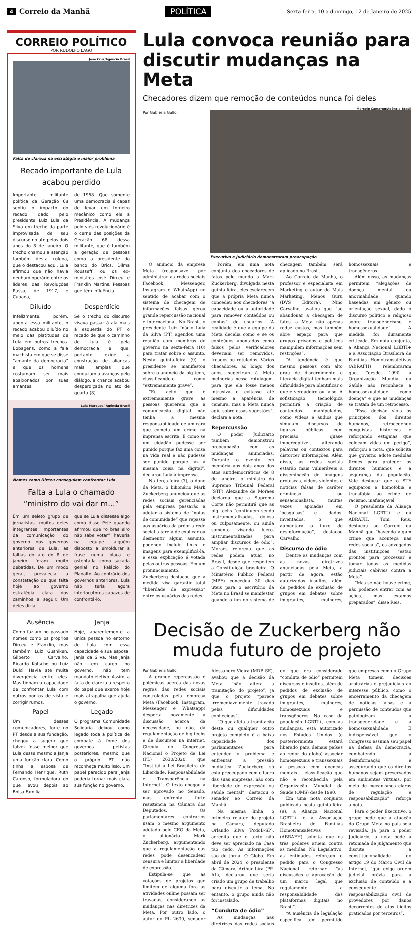4 Correio da Manhã POLÍTICA Sexta-feira, 10 a domingo, 12 de Janeiro de 2025
CORREIO POLÍTICO
POR RUDOLFO LAGO
Jose Cruz/Agência Brasil
Falta de clareza na estratégia é maior problema
Recado importante de Lula acabou perdido
Importante militante política da Geração 68 sentiu o impacto do recado dado pelo presidente Luiz Lula da Silva em trecho da parte improvisada de seu discurso no ato pelos dois anos do 8 de janeiro. O trecho chamou a atenção também desta coluna, que o destacou aqui. Lula afirmou que não havia nenhum operário entre os líderes das Revoluções Russa, de 1917, e Cubana,
de 1958. Que somente uma democracia é capaz de levar um torneiro mecânico como ele à Presidência. A mudança pelo viés revolucionário é o cerne das posições da Geração 68 dessa militante, que é também a geração de pessoas como a presidente do banco do Brics, Dilma Rousseff, ou os ex-ministros José Dirceu e Franklin Martins. Pessoas que têm influência.
Diluído
Infelizmente, porém, aponta essa militante, o recado acabou diluído no meio das platitudes de Lula em outros trechos. Bobagens, como a fala machista em que se disse “amante da democracia” e que os homens costumam ser mais apaixonados por suas amantes.
Desperdício
Se o trecho do discurso visava passar à ala mais à esquerda do PT o recado de que o caminho de Lula é pela democracia e que, portanto, exige a construção de alianças mais amplas que conduzam a avanços pelo diálogo, a chance acabou desperdiçada no ato de quarta (8).
Lula Marques/ Agência Brasil
Nomes como Dirceu conseguiam confrontar Lula
Falta a Lula o chamado “ministro do vai dar m...”
Em um seleto grupo de jornalistas, muitos deles integrantes importantes da comunicação do governo nos governos anteriores de Lula, as falhas do ato do 8 de janeiro foram muito debatidas. De um modo geral, prevalecia a constatação de que falta hoje ao governo estratégia clara dos caminhos a seguir. Um deles dizia
que se Lula dissesse algo como disse Pelé quando afirmou que “o brasileiro não sabe votar”, haveria na equipe alguém disposto a emoldurar a frase numa placa e ostentá-la como sacada genial no Palácio do Planalto. Ao contrário dos governos anteriores, Lula não teria agora interlocutores capazes de confrontá-lo.
Ausência
Como faziam no passado nomes como os próprios Dirceu e Franklin, mas também Luiz Gushiken, Gilberto Carvalho, Ricardo Kotscho ou Luiz Dulci. Havia até muita divergência entre eles. Mas tinham a capacidade de confrontar Lula com outros pontos de vista e corrigir rumos.
Janja
Hoje, aparentemente a única pessoa no entorno de Lula com essa capacidade é sua esposa, Janja da Silva. Mas Janja não tem cargo no governo, não tem mandato eletivo. Assim, a falta de clareza a respeito do papel que exerce hoje mais atrapalha que ajuda o governo.
Papel
Um desses comunicadores, forte no PT desde a sua fundação, chegou a sugerir que talvez fosse melhor que Lula desse mesmo a Janja uma função clara. Como tinha a esposa de Fernando Henrique, Ruth Cardoso, formuladora do que levou depois ao Bolsa Família.
Legado
O programa Comunidade Solidária deixou como legado toda a política de combate à fome dos governos petistas posteriores, mesmo que o próprio PT não reconheça muito isso. Um papel parecido para Janja poderia tornar mais clara sua função no governo.
Lula convoca reunião para discutir mudanças na Meta
Checadores dizem que remoção de conteúdos nunca foi deles
Marcelo Camargo/Agência Brasil
Por Gabriela Gallo
Executivo e Judiciário demonstraram preocupação
O anúncio da empresa Meta (responsável por administrar as redes sociais Facebook, Messenger, Instagram e WhatsApp) no sentido de acabar com o sistema de checagem de informações falsas gerou grande repercussão nacional e internacional. No Brasil, o presidente Luiz Inácio Lula da Silva (PT) agendou uma reunião com membros do governo na sexta-feira (10) para tratar sobre o assunto. Nesta quinta-feira (9), o presidente se manifestou sobre o anúncio da big tech, classificando-o como “extremamente grave”.
“Eu acho que é extremamente grave as pessoas quererem que a comunicação digital não tenha a mesma responsabilidade de um cara que cometa um crime na imprensa escrita. É como se um cidadão pudesse ser punido porque faz uma coisa na vida real e não pudesse ser punido porque faz a mesma coisa na digital”, declarou Lula à imprensa.
Na terça-feira (7), o dono da Meta, o bilionário Mark Zuckerberg anunciou que as redes sociais gerenciadas pela empresa passarão a adotar o sistema de “notas de comunidade” que repassa aos usuários da própria rede social a tarefa de explicar ou desmentir algum assunto, podendo incluir links e imagens para exemplificá-la, e essa explicação é votada pelas outras pessoas. Em um pronunciamento, Zuckerberg destacou que a medida visa garantir total “liberdade de expressão” entre os usuários das redes.
Porém, em uma nota conjunta dos checadores de fatos pelo mundo a Mark Zuckerberg, divulgada nesta quinta-feira, eles esclarecem que a própria Meta nunca concedeu aos checadores “a capacidade ou a autoridade para remover conteúdos ou contas” de usuários. “A realidade é que a equipe da Meta decidia como e se os conteúdos apontados como falsos pelos verificadores deveriam ser removidos, freados ou rotulados. Vários checadores, ao longo dos anos, sugeriram à Meta melhorias nessa rotulagem, para que ela fosse menos intrusiva e evitasse até mesmo a aparência de censura, mas a Meta nunca agiu sobre essas sugestões”, declara a nota.
Repercussão
O poder Judiciário também demonstrou preocupação com as mudanças anunciadas. Durante o evento em memória aos dois anos dos atos antidemocráticos de 8 de janeiro, o ministro do Supremo Tribunal Federal (STF) Alexandre de Moraes declarou que a Suprema Corte não permitirá que as big techs “continuem sendo instrumentalizadas, dolosa ou culposamente, ou ainda somente visando lucro, instrumentalizadas para ampliar discursos de ódio”. Moraes reforçou que as redes podem atuar no Brasil, desde que respeitem a Constituição brasileira. O Ministério Público Federal (MPF) concedeu 30 dias úteis para o escritório da Meta no Brasil se manifestar quando o fim do sistema de checagem também será aplicado no Brasil.
Ao Correio da Manhã, o professor e especialista em Marketing e autor de Mais Marketing, Menos Guru (DVS Editora), Nino Carvalho, avaliou que “ao abandonar a checagem de fatos, a Meta não apenas reduz custos, mas também abre espaço para que grupos privados e políticos manipulem informações sem restrições”.
“A tendência é que mesmo pessoas com alto grau de discernimento e literacia digital tenham mais dificuldade para identificar o que é verdadeiro ou falso. A sofisticação tecnológica permitirá a criação de conteúdos manipulados, como vídeos e áudios que simulam discursos de figuras públicas com precisão quase imperceptível, alterando palavras ou contextos para distorcer informações. Além disso, as redes sociais estarão mais vulneráveis à disseminação de imagens grotescas, vídeos violentos e notícias falsas de caráter criminoso ou sensacionalista, muitas vezes apoiadas em ‘pesquisas’ e ‘dados’ inventados, o que aumentará o fluxo de desinformação”, destacou Carvalho.
Discurso de ódio
Dentre as mudanças com as novas diretrizes anunciadas pela Meta, a partir de agora, estão autorizados insultos, além de pedidos de exclusão de grupos em debates sobre imigrantes, mulheres, homossexuais e transgêneros.
Além disso, as mudanças permitem “alegações de doença mental ou anormalidade quando baseadas em gênero ou orientação sexual, dado o discurso político e religioso sobre transgenerismo e homossexualidade”. A medida foi duramente criticada. Em nota conjunta, a Aliança Nacional LGBTI+ e a Associação Brasileira de Famílias Homotransafetivas (ABRAFH) relembraram que, “desde 1990, a Organização Mundial da Saúde não reconhece a homossexualidade como doença” e que as mudanças se tratam de um retrocesso.
“Essa decisão viola os princípios dos direitos humanos, retrocedendo conquistas históricas e reforçando estigmas que colocam vidas em perigo”, reforçou a nota, que solicita que governo adote medidas firmes para proteger os direitos humanos e a segurança da população. Vale destacar que o STF equiparou a homofobia e transfobia ao crime de racismo, inafiançável.
O presidente da Aliança Nacional LGBTI+ e da ABRAFH, Toni Reis, destacou ao Correio da Manhã que “havendo algum crime que aconteça nas redes sociais”, os advogados das instituições “estão prontos para processar e tomar todas as medidas judiciais cabíveis contra a Meta”.
“Mas se não houve crime, não podemos entrar com as ações, mas estamos preparados”, disse Reis.
Decisão de Zuckerberg não muda futuro de projeto
Por Gabriela Gallo
A grande repercussão e polêmicas acerca das novas regras das redes sociais controladas pela empresa Meta (Facebook, Instagram, Messenger e Whatsapp) desperta novamente a discussão acerca da necessidade, ou não, da regulamentação de big techs e de discursos na internet. Circula no Congresso Nacional o Projeto de Lei (PL) 2630/2020, que “Institui a Lei Brasileira de Liberdade, Responsabilidade e Transparência na Internet”. O texto chegou a ser aprovado no Senado, mas enfrenta forte resistência na Câmara dos Deputados. Os parlamentares contrários usam o mesmo argumento adotado pelo CEO da Meta, o bilionário Mark Zuckerberg, argumentando que a regulamentação das redes pode desencadear censura e limitar a liberdade de expressão.
Estipula-se que as votações de projetos que limitem de alguma fora as atividades online possam ser travadas, considerando as mudanças nas diretrizes da Meta. Por outro lado, o autor do PL 2630, senador Alessandro Vieira (MDB-SE), avaliou que a decisão da Meta “não altera a tramitação do projeto”, já que o projeto “parece irremediavelmente travado pelas dificuldades conhecidas”.
“O que afeta a tramitação deste ou qualquer outro projeto completo é a baixa capacidade dos parlamentares para entender o problema e enfrentar a pressão midiática. Zuckerberg só está preocupado com o lucro das suas empresas, não com liberdade de expressão ou saúde mental”, destacou o senador ao Correio da Manhã.
Na mesma linha, o primeiro relator do projeto na Câmara, deputado Orlando Silva (PcdoB-SP), acredita que o texto não deve ser apreciado na Casa tão cedo. As informações são do jornal O Globo. Em abril de 2024, o presidente da Câmara, Arthur Lira (PP-AL), declarou que seria criado um grupo de trabalho para discutir o tema. No entanto, o grupo ainda não foi instalado.
“Conduta de ódio”
As mudanças nas diretrizes das redes sociais do que era considerado “conduta de ódio” permitem discursos e insultos, além de pedidos de exclusão de grupos em debates sobre imigrantes, mulheres, homossexuais e transgêneros. No caso da população LGBTI+, com as mudanças, está autorizado nos Estados Unidos (e posteriormente estará liberado para demais países ao redor do globo) associar homossexuais e transsexuais a pessoas com doenças mentais – classificação que não é reconhecida pela Organização Mundial da Saúde (OMS) desde 1990.
Em uma nota conjunta publicada nesta quinta-feira (9), a Aliança Nacional LGBTI+ e a Associação Brasileira de Famílias Homotransafetivas (ABRAFH) solicita que os três poderes atuem contra as medidas. No Legislativo, as entidades reforçam o pedido para o Congresso Nacional retornar “as discussões e aprovação de um marco legal que regulamente a responsabilidade das plataformas digitais no Brasil”.
“A ausência de legislação específica tem permitido que empresas como o Grupo Meta tomem decisões arbitrárias e prejudiciais ao interesse público, como o encerramento da checagem de notícias falsas e a permissão de conteúdos que patologizam a transgeneridade e a homossexualidade. É indispensável que o Congresso assuma seu papel na defesa da democracia, combatendo a desinformação e assegurando que os direitos humanos sejam preservados em ambientes virtuais, por meio de mecanismos claros de regulação e responsabilização”, reforça a nota.
Para o poder Executivo, o grupo pede que a atuação do Grupo Meta no país seja revisada. Já para o poder Judiciário, a nota pede a retomada de julgamento que discute a constitucionalidade do artigo 19 do Marco Civil da Internet, “que exige ordem judicial prévia para a exclusão de conteúdo e a consequente responsabilização civil de provedores por danos decorrentes de atos ilícitos praticados por terceiros”.